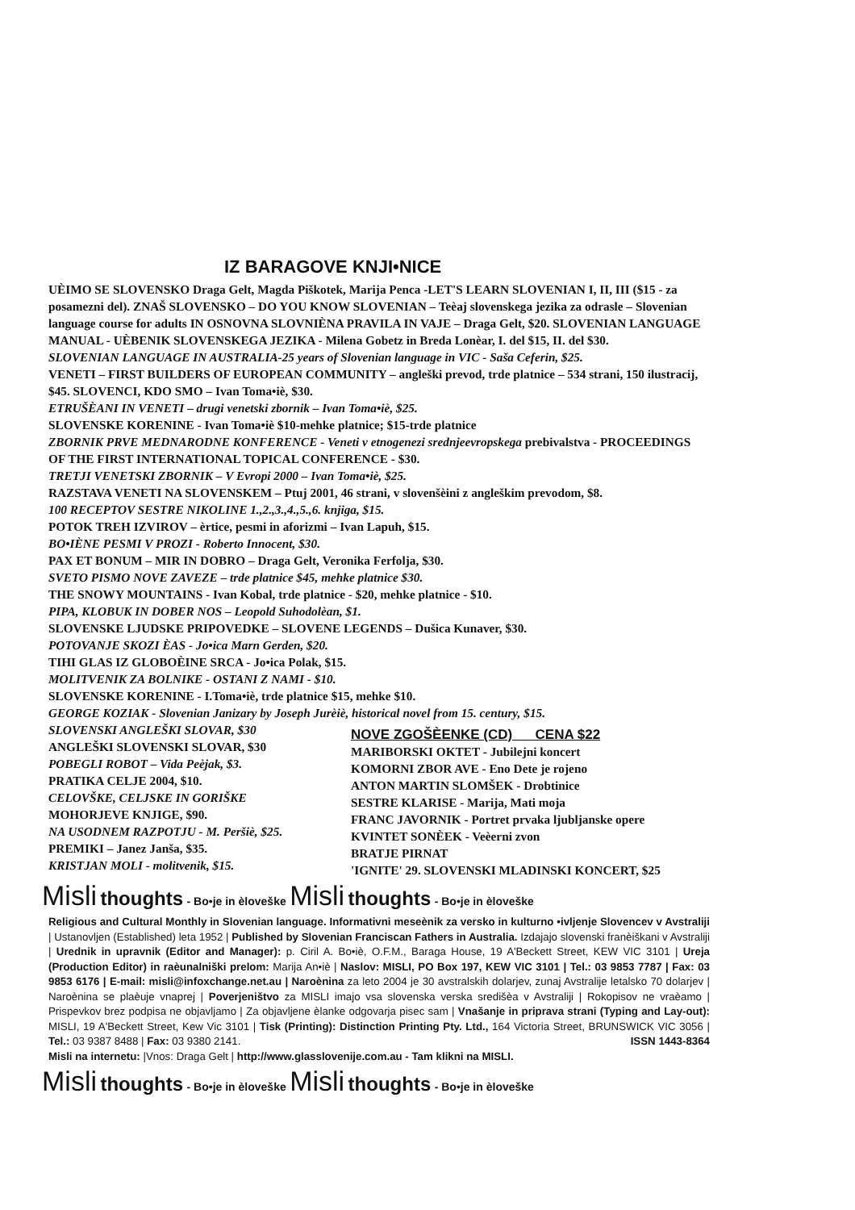IZ BARAGOVE KNJI•NICE
UÈIMO SE SLOVENSKO Draga Gelt, Magda Piškotek, Marija Penca -LET'S LEARN SLOVENIAN I, II, III ($15 - za posamezni del). ZNAŠ SLOVENSKO – DO YOU KNOW SLOVENIAN – Teèaj slovenskega jezika za odrasle – Slovenian language course for adults IN OSNOVNA SLOVNIÈNA PRAVILA IN VAJE – Draga Gelt, $20. SLOVENIAN LANGUAGE MANUAL - UÈBENIK SLOVENSKEGA JEZIKA - Milena Gobetz in Breda Lonèar, I. del $15, II. del $30.
SLOVENIAN LANGUAGE IN AUSTRALIA-25 years of Slovenian language in VIC - Saša Ceferin, $25.
VENETI – FIRST BUILDERS OF EUROPEAN COMMUNITY – angleški prevod, trde platnice – 534 strani, 150 ilustracij, $45. SLOVENCI, KDO SMO – Ivan Toma•iè, $30.
ETRUŠÈANI IN VENETI – drugi venetski zbornik – Ivan Toma•iè, $25.
SLOVENSKE KORENINE - Ivan Toma•iè $10-mehke platnice; $15-trde platnice
ZBORNIK PRVE MEDNARODNE KONFERENCE - Veneti v etnogenezi srednjeevropskega prebivalstva - PROCEEDINGS OF THE FIRST INTERNATIONAL TOPICAL CONFERENCE - $30.
TRETJI VENETSKI ZBORNIK – V Evropi 2000 – Ivan Toma•iè, $25.
RAZSTAVA VENETI NA SLOVENSKEM – Ptuj 2001, 46 strani, v slovenšèini z angleškim prevodom, $8.
100 RECEPTOV SESTRE NIKOLINE 1.,2.,3.,4.,5.,6. knjiga, $15.
POTOK TREH IZVIROV – èrtice, pesmi in aforizmi – Ivan Lapuh, $15.
BO•IÈNE PESMI V PROZI - Roberto Innocent, $30.
PAX ET BONUM – MIR IN DOBRO – Draga Gelt, Veronika Ferfolja, $30.
SVETO PISMO NOVE ZAVEZE – trde platnice $45, mehke platnice $30.
THE SNOWY MOUNTAINS - Ivan Kobal, trde platnice - $20, mehke platnice - $10.
PIPA, KLOBUK IN DOBER NOS – Leopold Suhodolèan, $1.
SLOVENSKE LJUDSKE PRIPOVEDKE – SLOVENE LEGENDS – Dušica Kunaver, $30.
POTOVANJE SKOZI ÈAS - Jo•ica Marn Gerden, $20.
TIHI GLAS IZ GLOBOÈINE SRCA - Jo•ica Polak, $15.
MOLITVENIK ZA BOLNIKE - OSTANI Z NAMI - $10.
SLOVENSKE KORENINE - I.Toma•iè, trde platnice $15, mehke $10.
GEORGE KOZIAK - Slovenian Janizary by Joseph Jurèiè, historical novel from 15. century, $15.
SLOVENSKI ANGLEŠKI SLOVAR, $30
ANGLEŠKI SLOVENSKI SLOVAR, $30
POBEGLI ROBOT – Vida Peèjak, $3.
PRATIKA CELJE 2004, $10.
CELOVŠKE, CELJSKE IN GORIŠKE
MOHORJEVE KNJIGE, $90.
NA USODNEM RAZPOTJU - M. Peršiè, $25.
PREMIKI – Janez Janša, $35.
KRISTJAN MOLI - molitvenik, $15.
NOVE ZGOŠÈENKE (CD) CENA $22
MARIBORSKI OKTET - Jubilejni koncert
KOMORNI ZBOR AVE - Eno Dete je rojeno
ANTON MARTIN SLOMŠEK - Drobtinice
SESTRE KLARISE - Marija, Mati moja
FRANC JAVORNIK - Portret prvaka ljubljanske opere
KVINTET SONÈEK - Veèerni zvon
BRATJE PIRNAT
'IGNITE' 29. SLOVENSKI MLADINSKI KONCERT, $25
Misli thoughts - Bo•je in èloveške Misli thoughts - Bo•je in èloveške
Religious and Cultural Monthly in Slovenian language. Informativni meseènik za versko in kulturno •ivljenje Slovencev v Avstraliji | Ustanovljen (Established) leta 1952 | Published by Slovenian Franciscan Fathers in Australia. Izdajajo slovenski franèiškani v Avstraliji | Urednik in upravnik (Editor and Manager): p. Ciril A. Bo•iè, O.F.M., Baraga House, 19 A'Beckett Street, KEW VIC 3101 | Ureja (Production Editor) in raèunalniški prelom: Marija An•iè | Naslov: MISLI, PO Box 197, KEW VIC 3101 | Tel.: 03 9853 7787 | Fax: 03 9853 6176 | E-mail: misli@infoxchange.net.au | Naroènina za leto 2004 je 30 avstralskih dolarjev, zunaj Avstralije letalsko 70 dolarjev | Naroènina se plaèuje vnaprej | Poverjeništvo za MISLI imajo vsa slovenska verska središèa v Avstraliji | Rokopisov ne vraèamo | Prispevkov brez podpisa ne objavljamo | Za objavljene èlanke odgovarja pisec sam | Vnašanje in priprava strani (Typing and Lay-out): MISLI, 19 A'Beckett Street, Kew Vic 3101 | Tisk (Printing): Distinction Printing Pty. Ltd., 164 Victoria Street, BRUNSWICK VIC 3056 | Tel.: 03 9387 8488 | Fax: 03 9380 2141. ISSN 1443-8364
Misli na internetu: |Vnos: Draga Gelt | http://www.glasslovenije.com.au - Tam klikni na MISLI.
Misli thoughts - Bo•je in èloveške Misli thoughts - Bo•je in èloveške